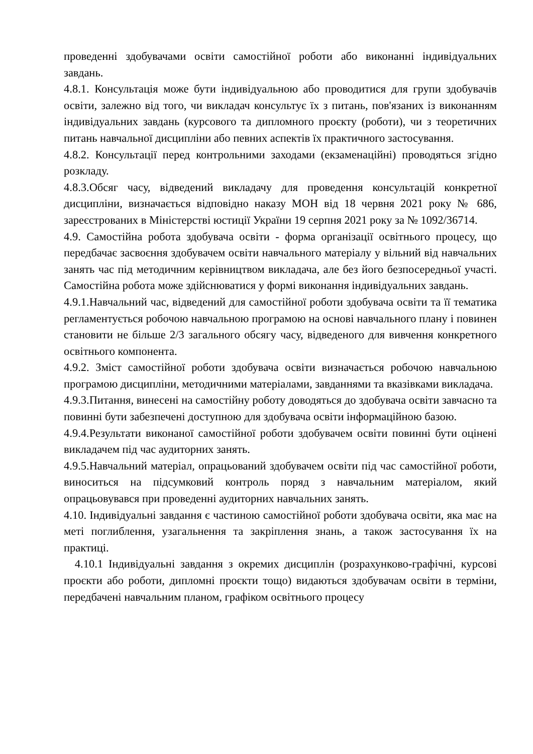проведенні здобувачами освіти самостійної роботи або виконанні індивідуальних завдань.
4.8.1. Консультація може бути індивідуальною або проводитися для групи здобувачів освіти, залежно від того, чи викладач консультує їх з питань, пов'язаних із виконанням індивідуальних завдань (курсового та дипломного проєкту (роботи), чи з теоретичних питань навчальної дисципліни або певних аспектів їх практичного застосування.
4.8.2. Консультації перед контрольними заходами (екзаменаційні) проводяться згідно розкладу.
4.8.3.Обсяг часу, відведений викладачу для проведення консультацій конкретної дисципліни, визначається відповідно наказу МОН від 18 червня 2021 року № 686, зареєстрованих в Міністерстві юстиції України 19 серпня 2021 року за № 1092/36714.
4.9. Самостійна робота здобувача освіти - форма організації освітнього процесу, що передбачає засвоєння здобувачем освіти навчального матеріалу у вільний від навчальних занять час під методичним керівництвом викладача, але без його безпосередньої участі. Самостійна робота може здійснюватися у формі виконання індивідуальних завдань.
4.9.1.Навчальний час, відведений для самостійної роботи здобувача освіти та її тематика регламентується робочою навчальною програмою на основі навчального плану і повинен становити не більше 2/3 загального обсягу часу, відведеного для вивчення конкретного освітнього компонента.
4.9.2. Зміст самостійної роботи здобувача освіти визначається робочою навчальною програмою дисципліни, методичними матеріалами, завданнями та вказівками викладача.
4.9.3.Питання, винесені на самостійну роботу доводяться до здобувача освіти завчасно та повинні бути забезпечені доступною для здобувача освіти інформаційною базою.
4.9.4.Результати виконаної самостійної роботи здобувачем освіти повинні бути оцінені викладачем під час аудиторних занять.
4.9.5.Навчальний матеріал, опрацьований здобувачем освіти під час самостійної роботи, виноситься на підсумковий контроль поряд з навчальним матеріалом, який опрацьовувався при проведенні аудиторних навчальних занять.
4.10. Індивідуальні завдання є частиною самостійної роботи здобувача освіти, яка має на меті поглиблення, узагальнення та закріплення знань, а також застосування їх на практиці.
4.10.1 Індивідуальні завдання з окремих дисциплін (розрахунково-графічні, курсові проєкти або роботи, дипломні проєкти тощо) видаються здобувачам освіти в терміни, передбачені навчальним планом, графіком освітнього процесу